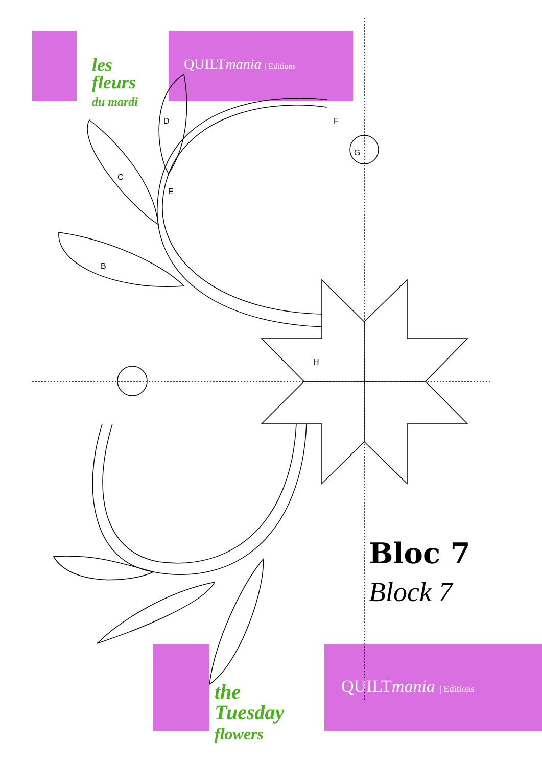les
fleurs
du mardi
QUILTmania | Editions
D
C
E
B
F
G
H
Bloc 7
Block 7
the
Tuesday
flowers
QUILTmania | Editions